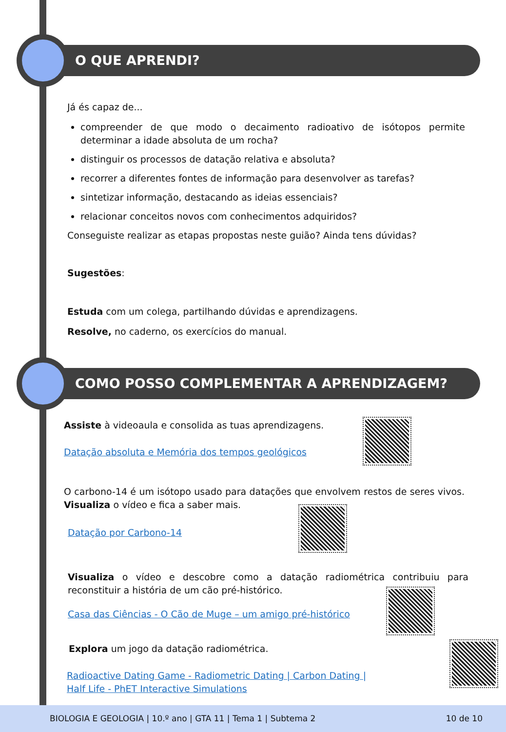O QUE APRENDI?
Já és capaz de...
compreender de que modo o decaimento radioativo de isótopos permite determinar a idade absoluta de um rocha?
distinguir os processos de datação relativa e absoluta?
recorrer a diferentes fontes de informação para desenvolver as tarefas?
sintetizar informação, destacando as ideias essenciais?
relacionar conceitos novos com conhecimentos adquiridos?
Conseguiste realizar as etapas propostas neste guião? Ainda tens dúvidas?
Sugestões:
Estuda com um colega, partilhando dúvidas e aprendizagens.
Resolve, no caderno, os exercícios do manual.
COMO POSSO COMPLEMENTAR A APRENDIZAGEM?
Assiste à videoaula e consolida as tuas aprendizagens.
Datação absoluta e Memória dos tempos geológicos
O carbono-14 é um isótopo usado para datações que envolvem restos de seres vivos. Visualiza o vídeo e fica a saber mais.
Datação por Carbono-14
Visualiza o vídeo e descobre como a datação radiométrica contribuiu para reconstituir a história de um cão pré-histórico.
Casa das Ciências - O Cão de Muge – um amigo pré-histórico
Explora um jogo da datação radiométrica.
Radioactive Dating Game - Radiometric Dating | Carbon Dating |
Half Life - PhET Interactive Simulations
BIOLOGIA E GEOLOGIA | 10.º ano | GTA 11 | Tema 1 | Subtema 2 10 de 10